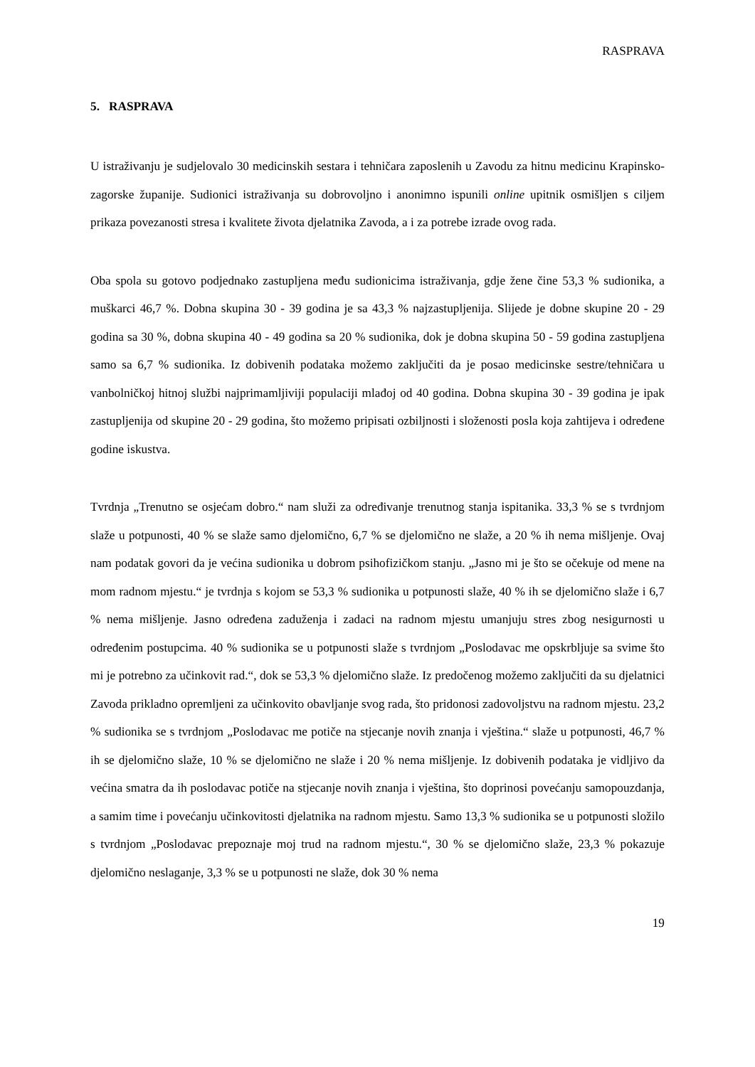RASPRAVA
5. RASPRAVA
U istraživanju je sudjelovalo 30 medicinskih sestara i tehničara zaposlenih u Zavodu za hitnu medicinu Krapinsko-zagorske županije. Sudionici istraživanja su dobrovoljno i anonimno ispunili online upitnik osmišljen s ciljem prikaza povezanosti stresa i kvalitete života djelatnika Zavoda, a i za potrebe izrade ovog rada.
Oba spola su gotovo podjednako zastupljena među sudionicima istraživanja, gdje žene čine 53,3 % sudionika, a muškarci 46,7 %. Dobna skupina 30 - 39 godina je sa 43,3 % najzastupljenija. Slijede je dobne skupine 20 - 29 godina sa 30 %, dobna skupina 40 - 49 godina sa 20 % sudionika, dok je dobna skupina 50 - 59 godina zastupljena samo sa 6,7 % sudionika. Iz dobivenih podataka možemo zaključiti da je posao medicinske sestre/tehničara u vanbolničkoj hitnoj službi najprimamljiviji populaciji mlađoj od 40 godina. Dobna skupina 30 - 39 godina je ipak zastupljenija od skupine 20 - 29 godina, što možemo pripisati ozbiljnosti i složenosti posla koja zahtijeva i određene godine iskustva.
Tvrdnja „Trenutno se osjećam dobro.“ nam služi za određivanje trenutnog stanja ispitanika. 33,3 % se s tvrdnjom slaže u potpunosti, 40 % se slaže samo djelomično, 6,7 % se djelomično ne slaže, a 20 % ih nema mišljenje. Ovaj nam podatak govori da je većina sudionika u dobrom psihofizičkom stanju. „Jasno mi je što se očekuje od mene na mom radnom mjestu.“ je tvrdnja s kojom se 53,3 % sudionika u potpunosti slaže, 40 % ih se djelomično slaže i 6,7 % nema mišljenje. Jasno određena zaduženja i zadaci na radnom mjestu umanjuju stres zbog nesigurnosti u određenim postupcima. 40 % sudionika se u potpunosti slaže s tvrdnjom „Poslodavac me opskrbljuje sa svime što mi je potrebno za učinkovit rad.“, dok se 53,3 % djelomično slaže. Iz predočenog možemo zaključiti da su djelatnici Zavoda prikladno opremljeni za učinkovito obavljanje svog rada, što pridonosi zadovoljstvu na radnom mjestu. 23,2 % sudionika se s tvrdnjom „Poslodavac me potiče na stjecanje novih znanja i vještina.“ slaže u potpunosti, 46,7 % ih se djelomično slaže, 10 % se djelomično ne slaže i 20 % nema mišljenje. Iz dobivenih podataka je vidljivo da većina smatra da ih poslodavac potiče na stjecanje novih znanja i vještina, što doprinosi povećanju samopouzdanja, a samim time i povećanju učinkovitosti djelatnika na radnom mjestu. Samo 13,3 % sudionika se u potpunosti složilo s tvrdnjom „Poslodavac prepoznaje moj trud na radnom mjestu.“, 30 % se djelomično slaže, 23,3 % pokazuje djelomično neslaganje, 3,3 % se u potpunosti ne slaže, dok 30 % nema
19